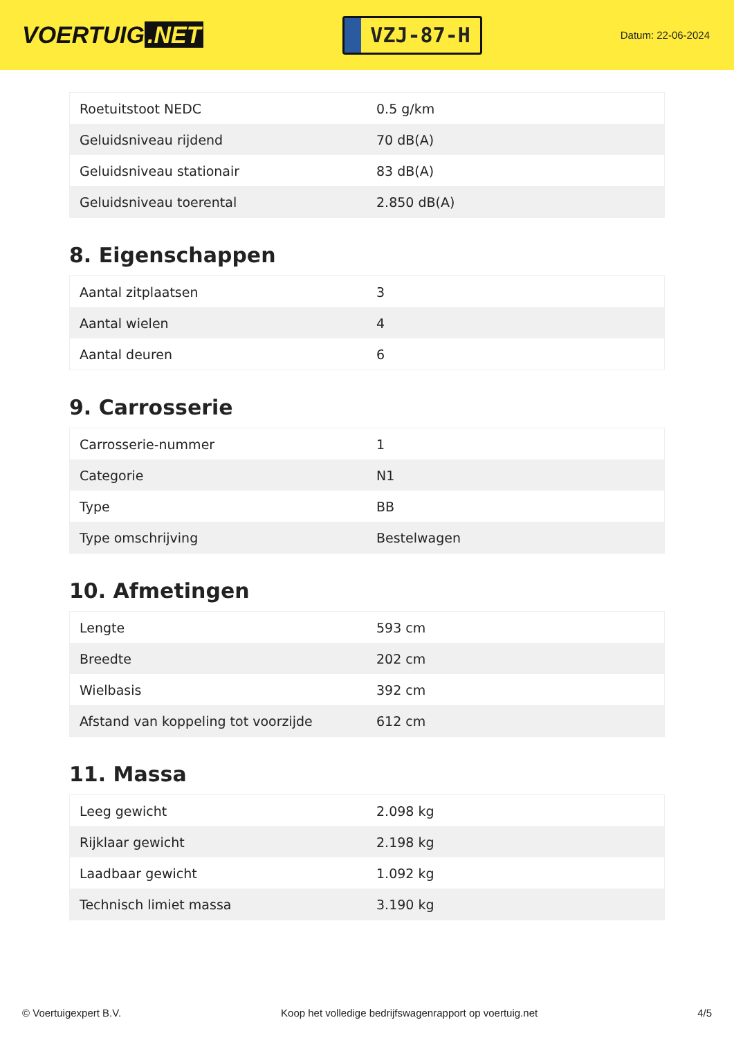VOERTUIG.NET
VZJ-87-H
Datum: 22-06-2024
| Roetuitstoot NEDC | 0.5 g/km |
| Geluidsniveau rijdend | 70 dB(A) |
| Geluidsniveau stationair | 83 dB(A) |
| Geluidsniveau toerental | 2.850 dB(A) |
8. Eigenschappen
| Aantal zitplaatsen | 3 |
| Aantal wielen | 4 |
| Aantal deuren | 6 |
9. Carrosserie
| Carrosserie-nummer | 1 |
| Categorie | N1 |
| Type | BB |
| Type omschrijving | Bestelwagen |
10. Afmetingen
| Lengte | 593 cm |
| Breedte | 202 cm |
| Wielbasis | 392 cm |
| Afstand van koppeling tot voorzijde | 612 cm |
11. Massa
| Leeg gewicht | 2.098 kg |
| Rijklaar gewicht | 2.198 kg |
| Laadbaar gewicht | 1.092 kg |
| Technisch limiet massa | 3.190 kg |
© Voertuigexpert B.V. Koop het volledige bedrijfswagenrapport op voertuig.net 4/5